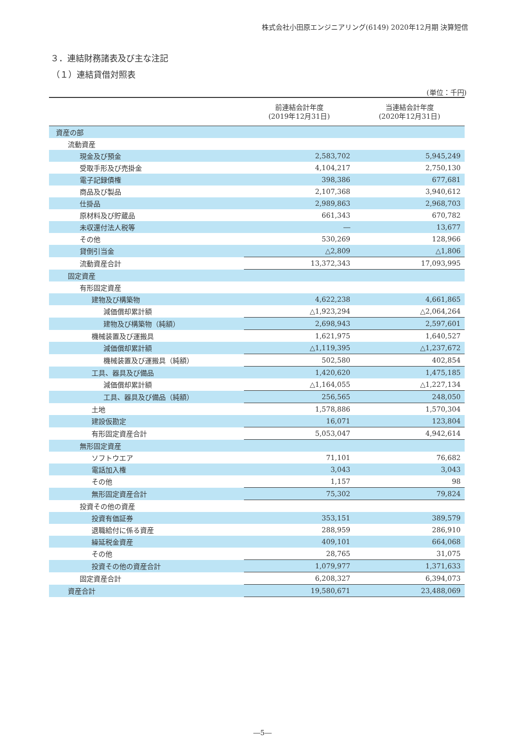株式会社小田原エンジニアリング(6149) 2020年12月期 決算短信
３．連結財務諸表及び主な注記
（１）連結貸借対照表
(単位：千円)
| | 前連結会計年度 (2019年12月31日) | 当連結会計年度 (2020年12月31日) |
| --- | --- | --- |
| 資産の部 | | |
| 流動資産 | | |
| 現金及び預金 | 2,583,702 | 5,945,249 |
| 受取手形及び売掛金 | 4,104,217 | 2,750,130 |
| 電子記録債権 | 398,386 | 677,681 |
| 商品及び製品 | 2,107,368 | 3,940,612 |
| 仕掛品 | 2,989,863 | 2,968,703 |
| 原材料及び貯蔵品 | 661,343 | 670,782 |
| 未収還付法人税等 | ― | 13,677 |
| その他 | 530,269 | 128,966 |
| 貸倒引当金 | △2,809 | △1,806 |
| 流動資産合計 | 13,372,343 | 17,093,995 |
| 固定資産 | | |
| 有形固定資産 | | |
| 建物及び構築物 | 4,622,238 | 4,661,865 |
| 減価償却累計額 | △1,923,294 | △2,064,264 |
| 建物及び構築物（純額） | 2,698,943 | 2,597,601 |
| 機械装置及び運搬具 | 1,621,975 | 1,640,527 |
| 減価償却累計額 | △1,119,395 | △1,237,672 |
| 機械装置及び運搬具（純額） | 502,580 | 402,854 |
| 工具、器具及び備品 | 1,420,620 | 1,475,185 |
| 減価償却累計額 | △1,164,055 | △1,227,134 |
| 工具、器具及び備品（純額） | 256,565 | 248,050 |
| 土地 | 1,578,886 | 1,570,304 |
| 建設仮勘定 | 16,071 | 123,804 |
| 有形固定資産合計 | 5,053,047 | 4,942,614 |
| 無形固定資産 | | |
| ソフトウエア | 71,101 | 76,682 |
| 電話加入権 | 3,043 | 3,043 |
| その他 | 1,157 | 98 |
| 無形固定資産合計 | 75,302 | 79,824 |
| 投資その他の資産 | | |
| 投資有価証券 | 353,151 | 389,579 |
| 退職給付に係る資産 | 288,959 | 286,910 |
| 繰延税金資産 | 409,101 | 664,068 |
| その他 | 28,765 | 31,075 |
| 投資その他の資産合計 | 1,079,977 | 1,371,633 |
| 固定資産合計 | 6,208,327 | 6,394,073 |
| 資産合計 | 19,580,671 | 23,488,069 |
―5―